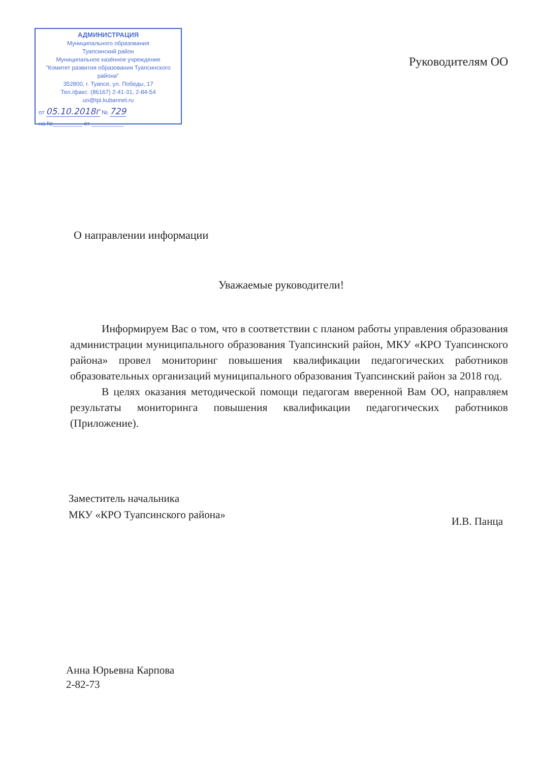АДМИНИСТРАЦИЯ
Муниципального образования
Туапсинский район
Муниципальное казённое учреждение
"Комитет развития образования Туапсинского района"
352800, г. Туапсе, ул. Победы, 17
Тел./факс: (86167) 2-41-31, 2-84-54
uo@tpi.kubannet.ru
от 05.10.2018г № 729
на №_________ от __________
Руководителям ОО
О направлении информации
Уважаемые руководители!
Информируем Вас о том, что в соответствии с планом работы управления образования администрации муниципального образования Туапсинский район, МКУ «КРО Туапсинского района» провел мониторинг повышения квалификации педагогических работников образовательных организаций муниципального образования Туапсинский район за 2018 год.
В целях оказания методической помощи педагогам вверенной Вам ОО, направляем результаты мониторинга повышения квалификации педагогических работников (Приложение).
Заместитель начальника
МКУ «КРО Туапсинского района»
И.В. Панца
Анна Юрьевна Карпова
2-82-73